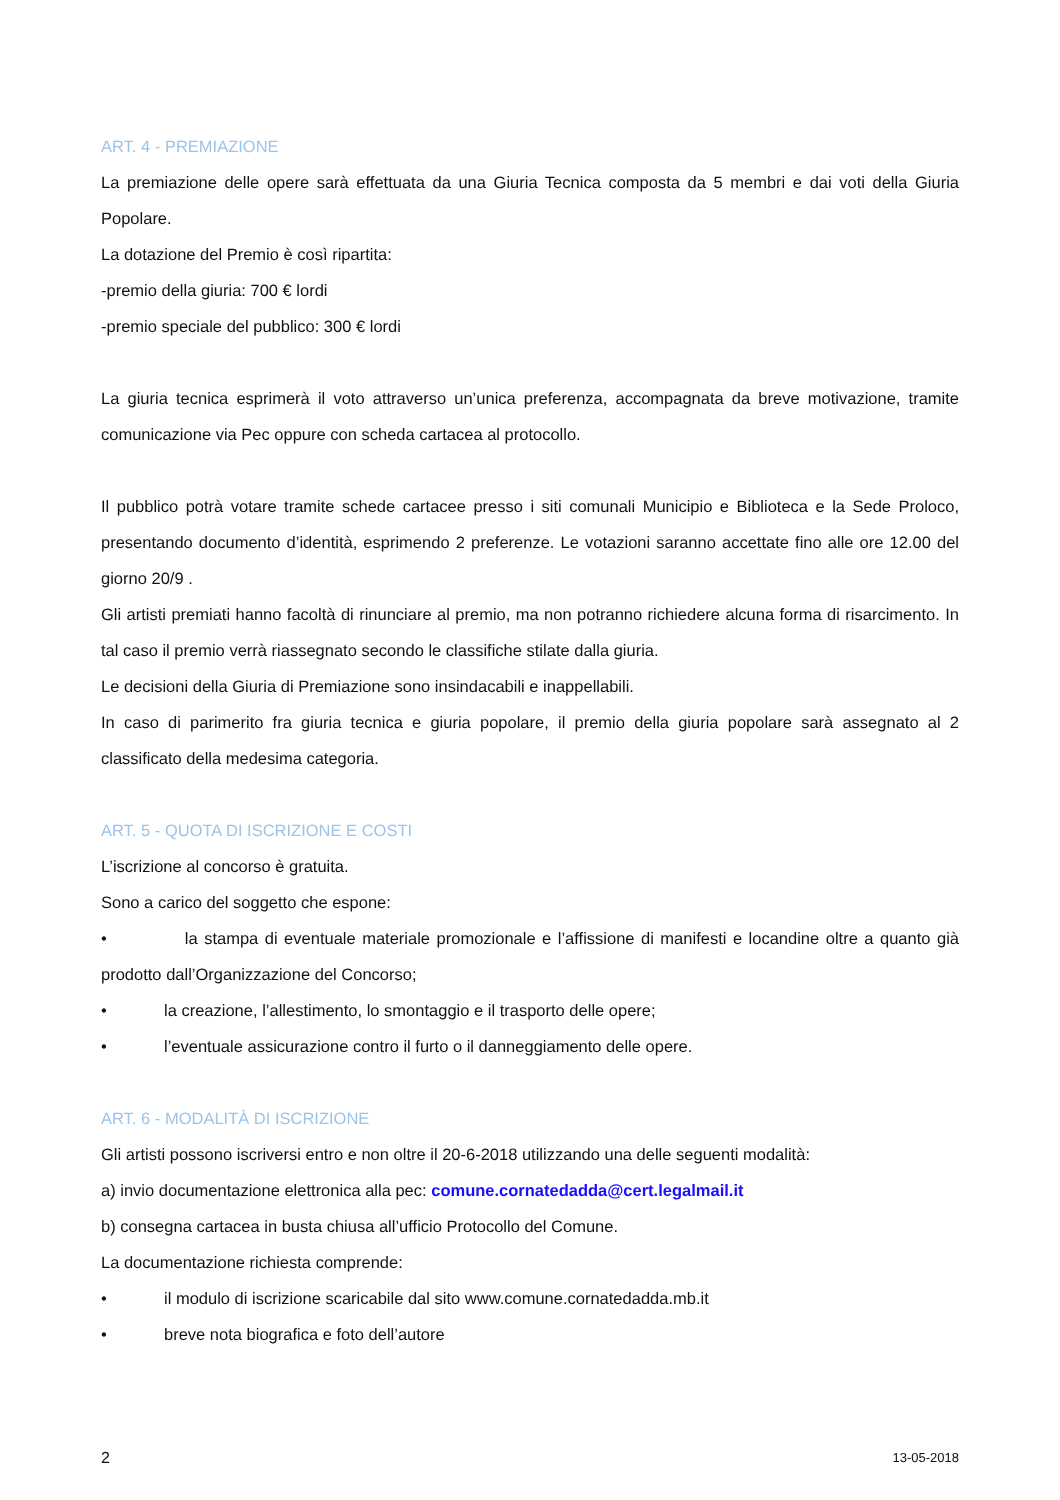ART. 4 - PREMIAZIONE
La premiazione delle opere sarà effettuata da una Giuria Tecnica composta da 5 membri e dai voti della Giuria Popolare.
La dotazione del Premio è così ripartita:
-premio della giuria: 700 € lordi
-premio speciale del pubblico: 300 € lordi
La giuria tecnica esprimerà il voto attraverso un’unica preferenza, accompagnata da breve motivazione, tramite comunicazione via Pec oppure con scheda cartacea al protocollo.
Il pubblico potrà votare tramite schede cartacee presso i siti comunali Municipio e Biblioteca e la Sede Proloco, presentando documento d’identità, esprimendo 2 preferenze. Le votazioni saranno accettate fino alle ore 12.00 del giorno 20/9 .
Gli artisti premiati hanno facoltà di rinunciare al premio, ma non potranno richiedere alcuna forma di risarcimento. In tal caso il premio verrà riassegnato secondo le classifiche stilate dalla giuria.
Le decisioni della Giuria di Premiazione sono insindacabili e inappellabili.
In caso di parimerito fra giuria tecnica e giuria popolare, il premio della giuria popolare sarà assegnato al 2 classificato della medesima categoria.
ART. 5 - QUOTA DI ISCRIZIONE E COSTI
L’iscrizione al concorso è gratuita.
Sono a carico del soggetto che espone:
• la stampa di eventuale materiale promozionale e l’affissione di manifesti e locandine oltre a quanto già prodotto dall’Organizzazione del Concorso;
• la creazione, l’allestimento, lo smontaggio e il trasporto delle opere;
• l’eventuale assicurazione contro il furto o il danneggiamento delle opere.
ART. 6 - MODALITÀ DI ISCRIZIONE
Gli artisti possono iscriversi entro e non oltre il 20-6-2018 utilizzando una delle seguenti modalità:
a) invio documentazione elettronica alla pec: comune.cornatedadda@cert.legalmail.it
b) consegna cartacea in busta chiusa all’ufficio Protocollo del Comune.
La documentazione richiesta comprende:
• il modulo di iscrizione scaricabile dal sito www.comune.cornatedadda.mb.it
• breve nota biografica e foto dell’autore
2 13-05-2018